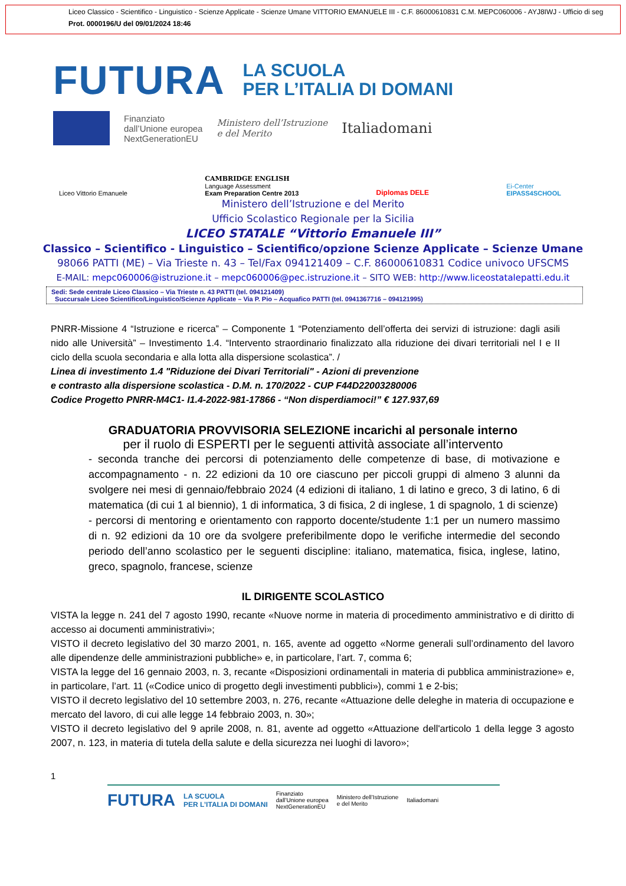Liceo Classico - Scientifico - Linguistico - Scienze Applicate - Scienze Umane VITTORIO EMANUELE III - C.F. 86000610831 C.M. MEPC060006 - AYJ8IWJ - Ufficio di seg
Prot. 0000196/U del 09/01/2024 18:46
FUTURA LA SCUOLA
PER L’ITALIA DI DOMANI
Finanziato
dall’Unione europea
NextGenerationEU Ministero dell’Istruzione
e del Merito Italiadomani
Liceo Vittorio Emanuele CAMBRIDGE ENGLISH
Language Assessment
Exam Preparation Centre 2013 Diplomas DELE Ei-Center
EIPASS4SCHOOL
Ministero dell’Istruzione e del Merito
Ufficio Scolastico Regionale per la Sicilia
LICEO STATALE “Vittorio Emanuele III”
Classico – Scientifico - Linguistico – Scientifico/opzione Scienze Applicate – Scienze Umane
98066 PATTI (ME) – Via Trieste n. 43 – Tel/Fax 094121409 – C.F. 86000610831 Codice univoco UFSCMS
E-MAIL: mepc060006@istruzione.it – mepc060006@pec.istruzione.it – SITO WEB: http://www.liceostatalepatti.edu.it
Sedi: Sede centrale Liceo Classico – Via Trieste n. 43 PATTI (tel. 094121409)
Succursale Liceo Scientifico/Linguistico/Scienze Applicate – Via P. Pio – Acquafico PATTI (tel. 0941367716 – 094121995)
PNRR-Missione 4 “Istruzione e ricerca” – Componente 1 “Potenziamento dell’offerta dei servizi di istruzione: dagli asili nido alle Università” – Investimento 1.4. “Intervento straordinario finalizzato alla riduzione dei divari territoriali nel I e II ciclo della scuola secondaria e alla lotta alla dispersione scolastica”. /
Linea di investimento 1.4 "Riduzione dei Divari Territoriali" - Azioni di prevenzione
e contrasto alla dispersione scolastica - D.M. n. 170/2022 - CUP F44D22003280006
Codice Progetto PNRR-M4C1- I1.4-2022-981-17866 - “Non disperdiamoci!” € 127.937,69
GRADUATORIA PROVVISORIA SELEZIONE incarichi al personale interno
per il ruolo di ESPERTI per le seguenti attività associate all’intervento
- seconda tranche dei percorsi di potenziamento delle competenze di base, di motivazione e accompagnamento - n. 22 edizioni da 10 ore ciascuno per piccoli gruppi di almeno 3 alunni da svolgere nei mesi di gennaio/febbraio 2024 (4 edizioni di italiano, 1 di latino e greco, 3 di latino, 6 di matematica (di cui 1 al biennio), 1 di informatica, 3 di fisica, 2 di inglese, 1 di spagnolo, 1 di scienze)
- percorsi di mentoring e orientamento con rapporto docente/studente 1:1 per un numero massimo di n. 92 edizioni da 10 ore da svolgere preferibilmente dopo le verifiche intermedie del secondo periodo dell’anno scolastico per le seguenti discipline: italiano, matematica, fisica, inglese, latino, greco, spagnolo, francese, scienze
IL DIRIGENTE SCOLASTICO
VISTA la legge n. 241 del 7 agosto 1990, recante «Nuove norme in materia di procedimento amministrativo e di diritto di accesso ai documenti amministrativi»;
VISTO il decreto legislativo del 30 marzo 2001, n. 165, avente ad oggetto «Norme generali sull’ordinamento del lavoro alle dipendenze delle amministrazioni pubbliche» e, in particolare, l’art. 7, comma 6;
VISTA la legge del 16 gennaio 2003, n. 3, recante «Disposizioni ordinamentali in materia di pubblica amministrazione» e, in particolare, l’art. 11 («Codice unico di progetto degli investimenti pubblici»), commi 1 e 2-bis;
VISTO il decreto legislativo del 10 settembre 2003, n. 276, recante «Attuazione delle deleghe in materia di occupazione e mercato del lavoro, di cui alle legge 14 febbraio 2003, n. 30»;
VISTO il decreto legislativo del 9 aprile 2008, n. 81, avente ad oggetto «Attuazione dell'articolo 1 della legge 3 agosto 2007, n. 123, in materia di tutela della salute e della sicurezza nei luoghi di lavoro»;
1
FUTURA LA SCUOLA
PER L’ITALIA DI DOMANI Finanziato
dall’Unione europea
NextGenerationEU Ministero dell’Istruzione
e del Merito Italiadomani